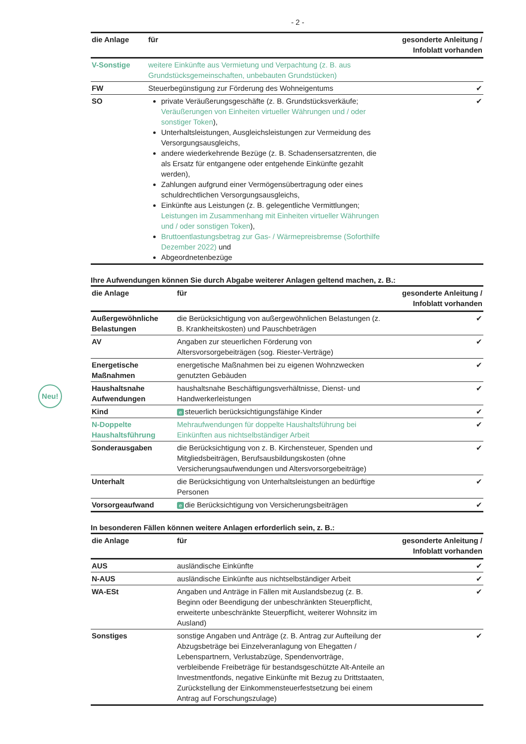- 2 -
| die Anlage | für | gesonderte Anleitung / Infoblatt vorhanden |
| --- | --- | --- |
| V-Sonstige | weitere Einkünfte aus Vermietung und Verpachtung (z. B. aus Grundstücksgemeinschaften, unbebauten Grundstücken) | |
| FW | Steuerbegünstigung zur Förderung des Wohneigentums | ✔ |
| SO | private Veräußerungsgeschäfte (z. B. Grundstücksverkäufe; Veräußerungen von Einheiten virtueller Währungen und / oder sonstiger Token ), Unterhaltsleistungen, Ausgleichsleistungen zur Vermeidung des Versorgungsausgleichs, andere wiederkehrende Bezüge (z. B. Schadensersatzrenten, die als Ersatz für entgangene oder entgehende Einkünfte gezahlt werden), Zahlungen aufgrund einer Vermögensübertragung oder eines schuldrechtlichen Versorgungsausgleichs, Einkünfte aus Leistungen (z. B. gelegentliche Vermittlungen; Leistungen im Zusammenhang mit Einheiten virtueller Währungen und / oder sonstigen Token ), Bruttoentlastungsbetrag zur Gas- / Wärmepreisbremse (Soforthilfe Dezember 2022) und Abgeordnetenbezüge | ✔ |
Ihre Aufwendungen können Sie durch Abgabe weiterer Anlagen geltend machen, z. B.:
| die Anlage | für | gesonderte Anleitung / Infoblatt vorhanden |
| --- | --- | --- |
| Außergewöhnliche Belastungen | die Berücksichtigung von außergewöhnlichen Belastungen (z. B. Krankheitskosten) und Pauschbeträgen | ✔ |
| AV | Angaben zur steuerlichen Förderung von Altersvorsorgebeiträgen (sog. Riester-Verträge) | ✔ |
| Energetische Maßnahmen | energetische Maßnahmen bei zu eigenen Wohnzwecken genutzten Gebäuden | ✔ |
| Haushaltsnahe Aufwendungen | haushaltsnahe Beschäftigungsverhältnisse, Dienst- und Handwerkerleistungen | ✔ |
| Kind | e steuerlich berücksichtigungsfähige Kinder | ✔ |
| N-Doppelte Haushaltsführung | Mehraufwendungen für doppelte Haushaltsführung bei Einkünften aus nichtselbständiger Arbeit | ✔ |
| Sonderausgaben | die Berücksichtigung von z. B. Kirchensteuer, Spenden und Mitgliedsbeiträgen, Berufsausbildungskosten (ohne Versicherungsaufwendungen und Altersvorsorgebeiträge) | ✔ |
| Unterhalt | die Berücksichtigung von Unterhaltsleistungen an bedürftige Personen | ✔ |
| Vorsorgeaufwand | e die Berücksichtigung von Versicherungsbeiträgen | ✔ |
In besonderen Fällen können weitere Anlagen erforderlich sein, z. B.:
| die Anlage | für | gesonderte Anleitung / Infoblatt vorhanden |
| --- | --- | --- |
| AUS | ausländische Einkünfte | ✔ |
| N-AUS | ausländische Einkünfte aus nichtselbständiger Arbeit | ✔ |
| WA-ESt | Angaben und Anträge in Fällen mit Auslandsbezug (z. B. Beginn oder Beendigung der unbeschränkten Steuerpflicht, erweiterte unbeschränkte Steuerpflicht, weiterer Wohnsitz im Ausland) | ✔ |
| Sonstiges | sonstige Angaben und Anträge (z. B. Antrag zur Aufteilung der Abzugsbeträge bei Einzelveranlagung von Ehegatten / Lebenspartnern, Verlustabzüge, Spendenvorträge, verbleibende Freibeträge für bestandsgeschützte Alt-Anteile an Investmentfonds, negative Einkünfte mit Bezug zu Drittstaaten, Zurückstellung der Einkommensteuerfestsetzung bei einem Antrag auf Forschungszulage) | ✔ |
Neu!